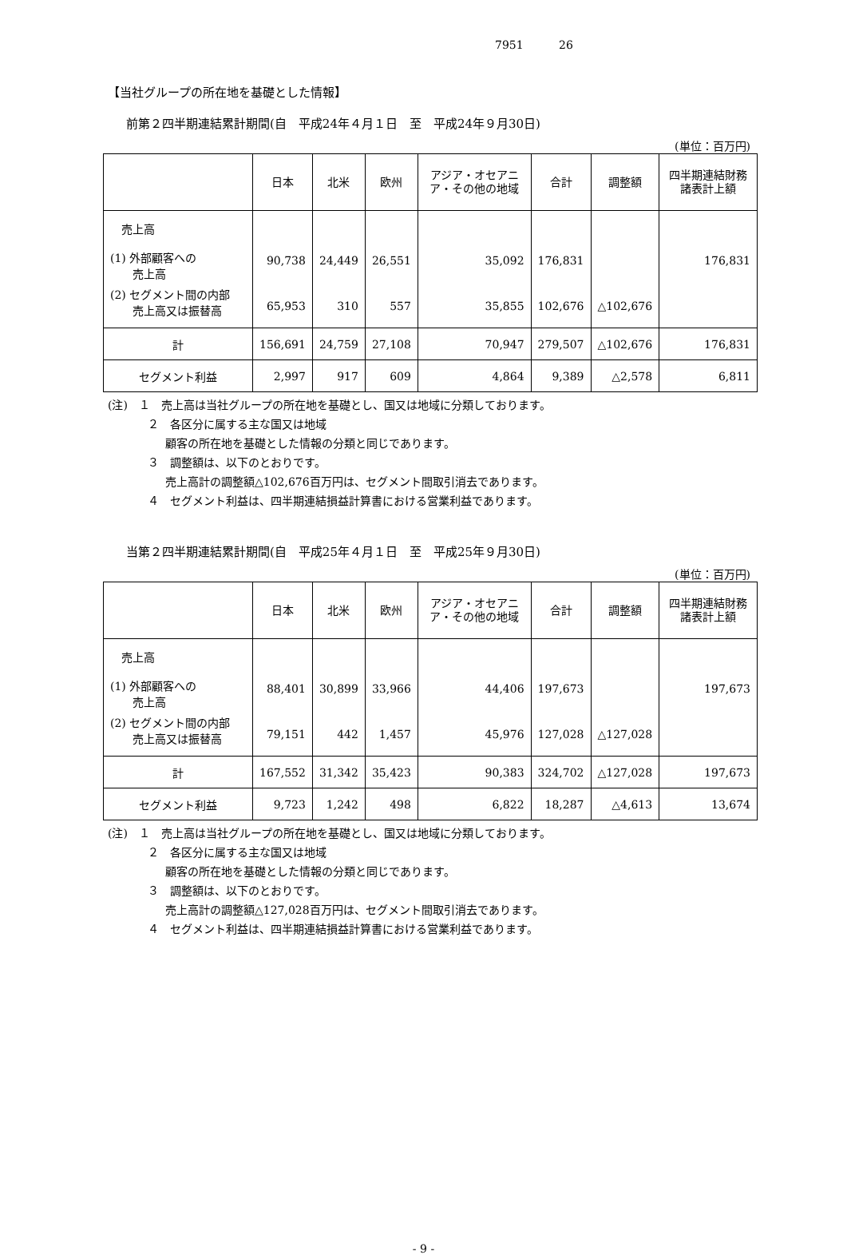7951 26
【当社グループの所在地を基礎とした情報】
前第２四半期連結累計期間(自　平成24年４月１日　至　平成24年９月30日)
(単位：百万円)
| | 日本 | 北米 | 欧州 | アジア・オセアニア・その他の地域 | 合計 | 調整額 | 四半期連結財務諸表計上額 |
| --- | --- | --- | --- | --- | --- | --- | --- |
| 売上高 (1) 外部顧客への 売上高 | 90,738 | 24,449 | 26,551 | 35,092 | 176,831 | | 176,831 |
| (2) セグメント間の内部 売上高又は振替高 | 65,953 | 310 | 557 | 35,855 | 102,676 | △102,676 | |
| 計 | 156,691 | 24,759 | 27,108 | 70,947 | 279,507 | △102,676 | 176,831 |
| セグメント利益 | 2,997 | 917 | 609 | 4,864 | 9,389 | △2,578 | 6,811 |
(注)　１　売上高は当社グループの所在地を基礎とし、国又は地域に分類しております。
２　各区分に属する主な国又は地域
顧客の所在地を基礎とした情報の分類と同じであります。
３　調整額は、以下のとおりです。
売上高計の調整額△102,676百万円は、セグメント間取引消去であります。
４　セグメント利益は、四半期連結損益計算書における営業利益であります。
当第２四半期連結累計期間(自　平成25年４月１日　至　平成25年９月30日)
(単位：百万円)
| | 日本 | 北米 | 欧州 | アジア・オセアニア・その他の地域 | 合計 | 調整額 | 四半期連結財務諸表計上額 |
| --- | --- | --- | --- | --- | --- | --- | --- |
| 売上高 (1) 外部顧客への 売上高 | 88,401 | 30,899 | 33,966 | 44,406 | 197,673 | | 197,673 |
| (2) セグメント間の内部 売上高又は振替高 | 79,151 | 442 | 1,457 | 45,976 | 127,028 | △127,028 | |
| 計 | 167,552 | 31,342 | 35,423 | 90,383 | 324,702 | △127,028 | 197,673 |
| セグメント利益 | 9,723 | 1,242 | 498 | 6,822 | 18,287 | △4,613 | 13,674 |
(注)　１　売上高は当社グループの所在地を基礎とし、国又は地域に分類しております。
２　各区分に属する主な国又は地域
顧客の所在地を基礎とした情報の分類と同じであります。
３　調整額は、以下のとおりです。
売上高計の調整額△127,028百万円は、セグメント間取引消去であります。
４　セグメント利益は、四半期連結損益計算書における営業利益であります。
- 9 -